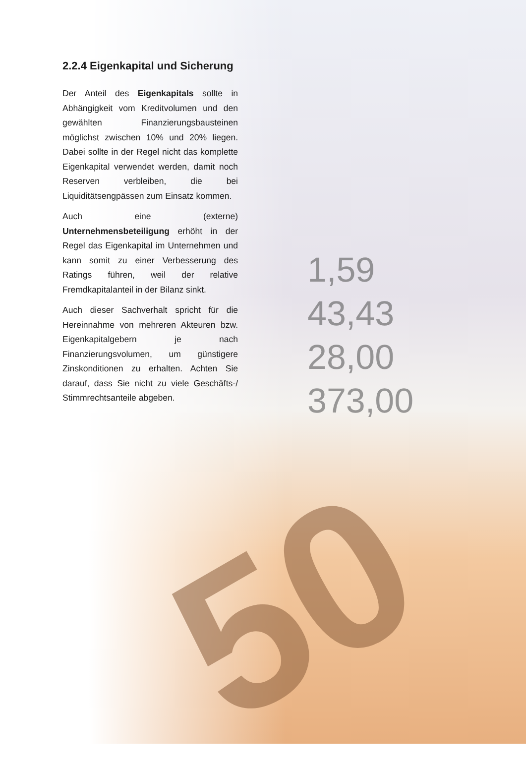1,59
43,43
28,00
373,00
50
2.2.4 Eigenkapital und Sicherung
Der Anteil des Eigenkapitals sollte in Abhängigkeit vom Kreditvolumen und den gewählten Finanzierungsbausteinen möglichst zwischen 10% und 20% liegen. Dabei sollte in der Regel nicht das komplette Eigenkapital verwendet werden, damit noch Reserven verbleiben, die bei Liquiditätsengpässen zum Einsatz kommen.
Auch eine (externe) Unternehmensbeteiligung erhöht in der Regel das Eigenkapital im Unternehmen und kann somit zu einer Verbesserung des Ratings führen, weil der relative Fremdkapitalanteil in der Bilanz sinkt.
Auch dieser Sachverhalt spricht für die Hereinnahme von mehreren Akteuren bzw. Eigenkapitalgebern je nach Finanzierungsvolumen, um günstigere Zinskonditionen zu erhalten. Achten Sie darauf, dass Sie nicht zu viele Geschäfts-/ Stimmrechtsanteile abgeben.